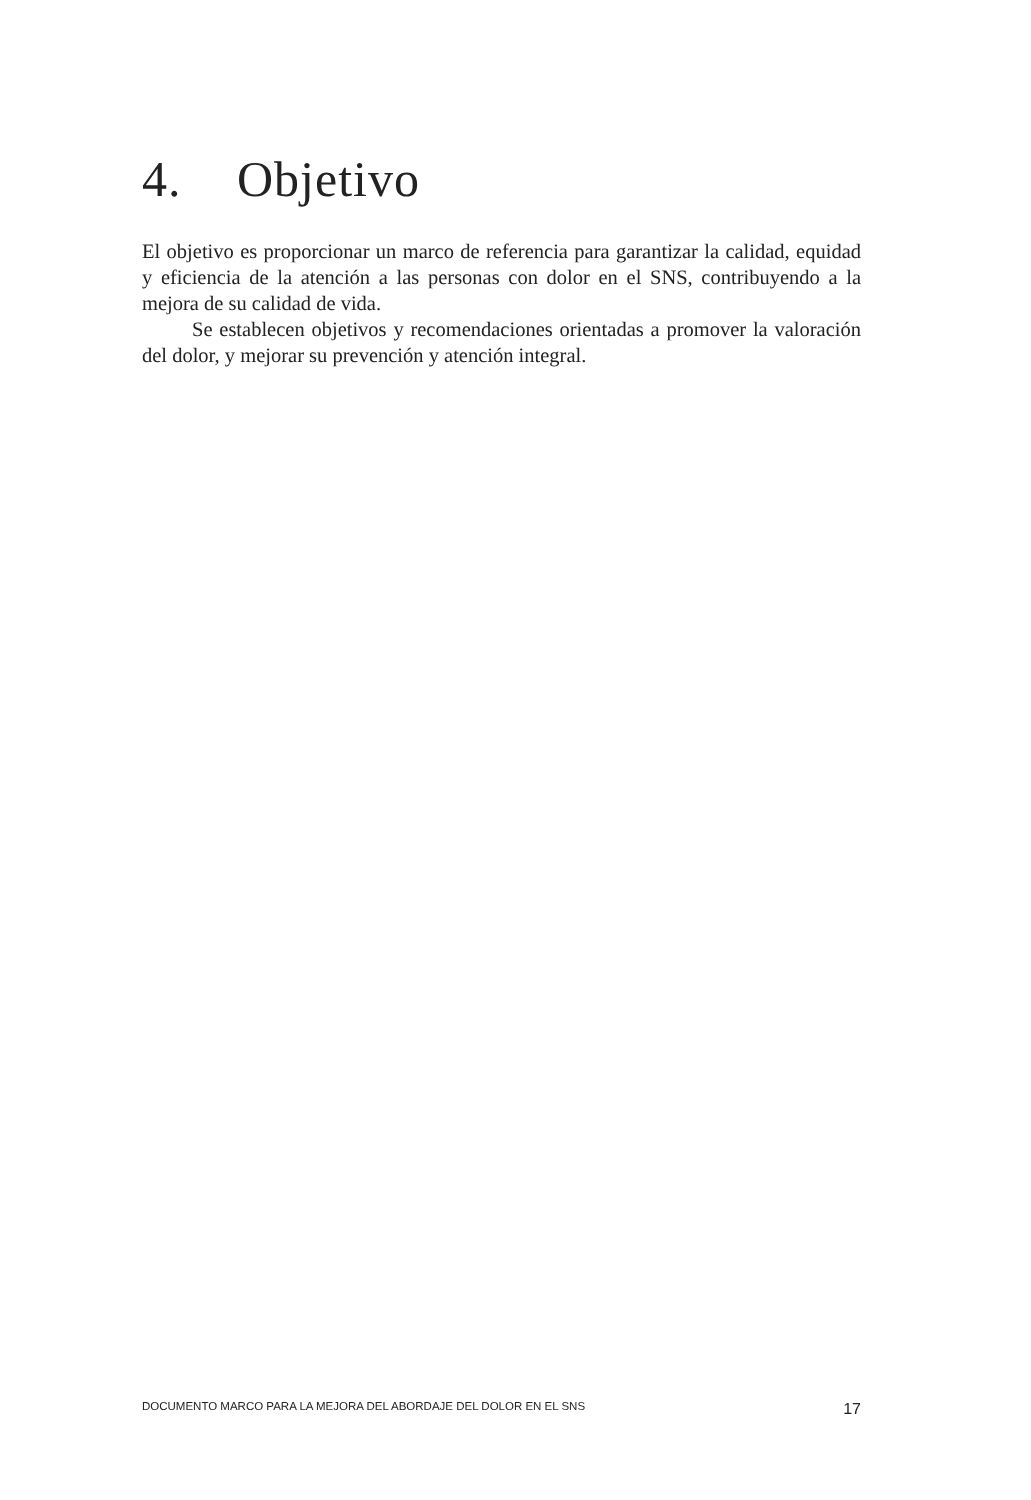4. Objetivo
El objetivo es proporcionar un marco de referencia para garantizar la cali­dad, equidad y eficiencia de la atención a las personas con dolor en el SNS, contribuyendo a la mejora de su calidad de vida.
Se establecen objetivos y recomendaciones orientadas a promover la valoración del dolor, y mejorar su prevención y atención integral.
DOCUMENTO MARCO PARA LA MEJORA DEL ABORDAJE DEL DOLOR EN EL SNS 17